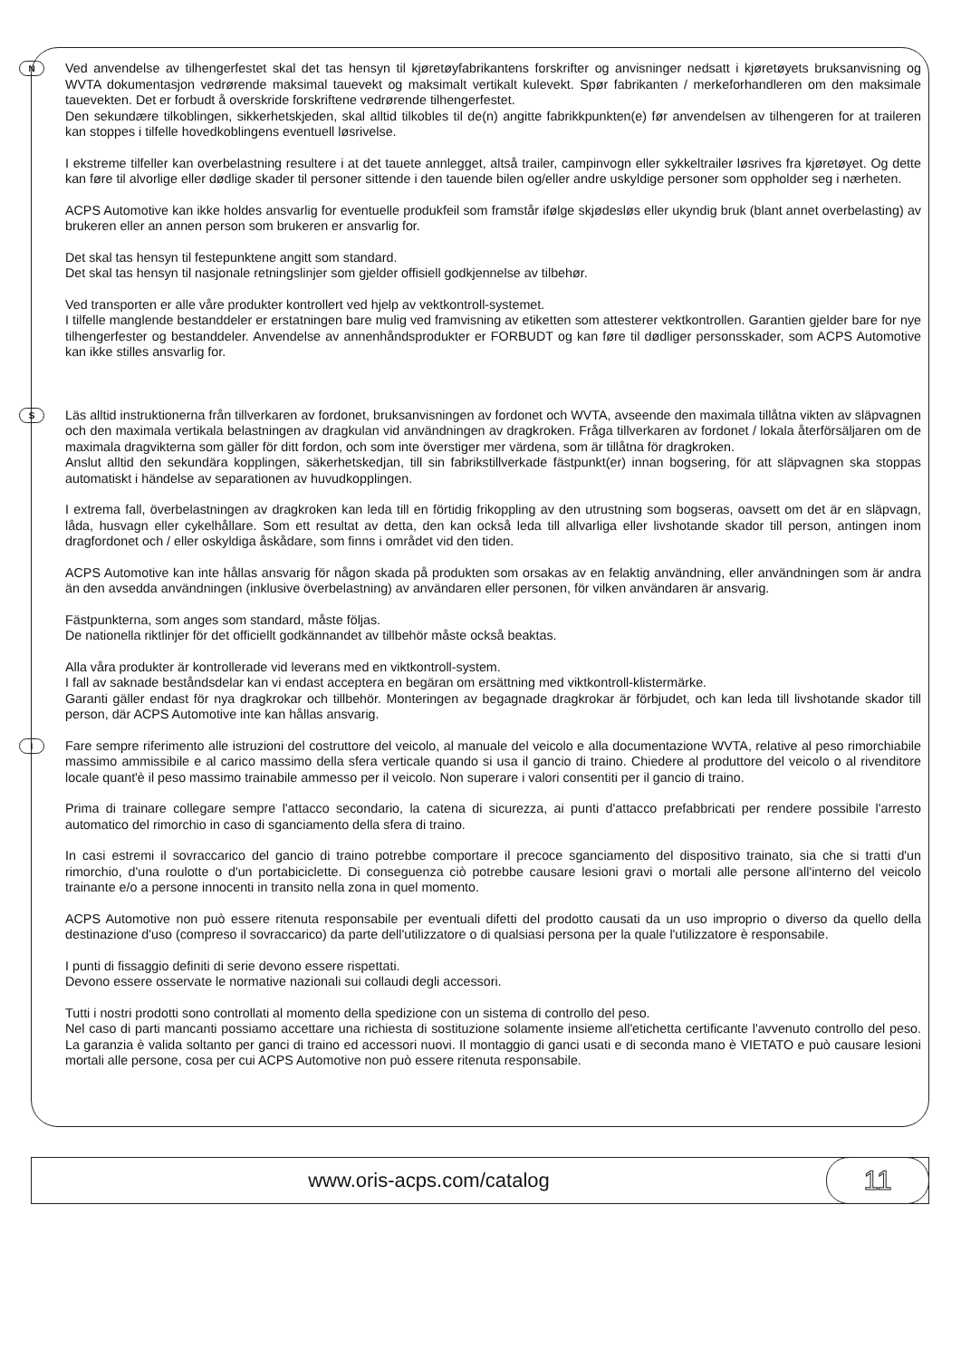N
Ved anvendelse av tilhengerfestet skal det tas hensyn til kjøretøyfabrikantens forskrifter og anvisninger nedsatt i kjøretøyets bruksanvisning og WVTA dokumentasjon vedrørende maksimal tauevekt og maksimalt vertikalt kulevekt. Spør fabrikanten / merkeforhandleren om den maksimale tauevekten. Det er forbudt å overskride forskriftene vedrørende tilhengerfestet.
Den sekundære tilkoblingen, sikkerhetskjeden, skal alltid tilkobles til de(n) angitte fabrikkpunkten(e) før anvendelsen av tilhengeren for at traileren kan stoppes i tilfelle hovedkoblingens eventuell løsrivelse.
I ekstreme tilfeller kan overbelastning resultere i at det tauete annlegget, altså trailer, campinvogn eller sykkeltrailer løsrives fra kjøretøyet. Og dette kan føre til alvorlige eller dødlige skader til personer sittende i den tauende bilen og/eller andre uskyldige personer som oppholder seg i nærheten.
ACPS Automotive kan ikke holdes ansvarlig for eventuelle produkfeil som framstår ifølge skjødesløs eller ukyndig bruk (blant annet overbelasting) av brukeren eller an annen person som brukeren er ansvarlig for.
Det skal tas hensyn til festepunktene angitt som standard.
Det skal tas hensyn til nasjonale retningslinjer som gjelder offisiell godkjennelse av tilbehør.
Ved transporten er alle våre produkter kontrollert ved hjelp av vektkontroll-systemet.
I tilfelle manglende bestanddeler er erstatningen bare mulig ved framvisning av etiketten som attesterer vektkontrollen. Garantien gjelder bare for nye tilhengerfester og bestanddeler. Anvendelse av annenhåndsprodukter er FORBUDT og kan føre til dødliger personsskader, som ACPS Automotive kan ikke stilles ansvarlig for.
S
Läs alltid instruktionerna från tillverkaren av fordonet, bruksanvisningen av fordonet och WVTA, avseende den maximala tillåtna vikten av släpvagnen och den maximala vertikala belastningen av dragkulan vid användningen av dragkroken. Fråga tillverkaren av fordonet / lokala återförsäljaren om de maximala dragvikterna som gäller för ditt fordon, och som inte överstiger mer värdena, som är tillåtna för dragkroken.
Anslut alltid den sekundära kopplingen, säkerhetskedjan, till sin fabrikstillverkade fästpunkt(er) innan bogsering, för att släpvagnen ska stoppas automatiskt i händelse av separationen av huvudkopplingen.
I extrema fall, överbelastningen av dragkroken kan leda till en förtidig frikoppling av den utrustning som bogseras, oavsett om det är en släpvagn, låda, husvagn eller cykelhållare. Som ett resultat av detta, den kan också leda till allvarliga eller livshotande skador till person, antingen inom dragfordonet och / eller oskyldiga åskådare, som finns i området vid den tiden.
ACPS Automotive kan inte hållas ansvarig för någon skada på produkten som orsakas av en felaktig användning, eller användningen som är andra än den avsedda användningen (inklusive överbelastning) av användaren eller personen, för vilken användaren är ansvarig.
Fästpunkterna, som anges som standard, måste följas.
De nationella riktlinjer för det officiellt godkännandet av tillbehör måste också beaktas.
Alla våra produkter är kontrollerade vid leverans med en viktkontroll-system.
I fall av saknade beståndsdelar kan vi endast acceptera en begäran om ersättning med viktkontroll-klistermärke.
Garanti gäller endast för nya dragkrokar och tillbehör. Monteringen av begagnade dragkrokar är förbjudet, och kan leda till livshotande skador till person, där ACPS Automotive inte kan hållas ansvarig.
I
Fare sempre riferimento alle istruzioni del costruttore del veicolo, al manuale del veicolo e alla documentazione WVTA, relative al peso rimorchiabile massimo ammissibile e al carico massimo della sfera verticale quando si usa il gancio di traino. Chiedere al produttore del veicolo o al rivenditore locale quant'è il peso massimo trainabile ammesso per il veicolo. Non superare i valori consentiti per il gancio di traino.
Prima di trainare collegare sempre l'attacco secondario, la catena di sicurezza, ai punti d'attacco prefabbricati per rendere possibile l'arresto automatico del rimorchio in caso di sganciamento della sfera di traino.
In casi estremi il sovraccarico del gancio di traino potrebbe comportare il precoce sganciamento del dispositivo trainato, sia che si tratti d'un rimorchio, d'una roulotte o d'un portabiciclette. Di conseguenza ciò potrebbe causare lesioni gravi o mortali alle persone all'interno del veicolo trainante e/o a persone innocenti in transito nella zona in quel momento.
ACPS Automotive non può essere ritenuta responsabile per eventuali difetti del prodotto causati da un uso improprio o diverso da quello della destinazione d'uso (compreso il sovraccarico) da parte dell'utilizzatore o di qualsiasi persona per la quale l'utilizzatore è responsabile.
I punti di fissaggio definiti di serie devono essere rispettati.
Devono essere osservate le normative nazionali sui collaudi degli accessori.
Tutti i nostri prodotti sono controllati al momento della spedizione con un sistema di controllo del peso.
Nel caso di parti mancanti possiamo accettare una richiesta di sostituzione solamente insieme all'etichetta certificante l'avvenuto controllo del peso. La garanzia è valida soltanto per ganci di traino ed accessori nuovi. Il montaggio di ganci usati e di seconda mano è VIETATO e può causare lesioni mortali alle persone, cosa per cui ACPS Automotive non può essere ritenuta responsabile.
www.oris-acps.com/catalog
11